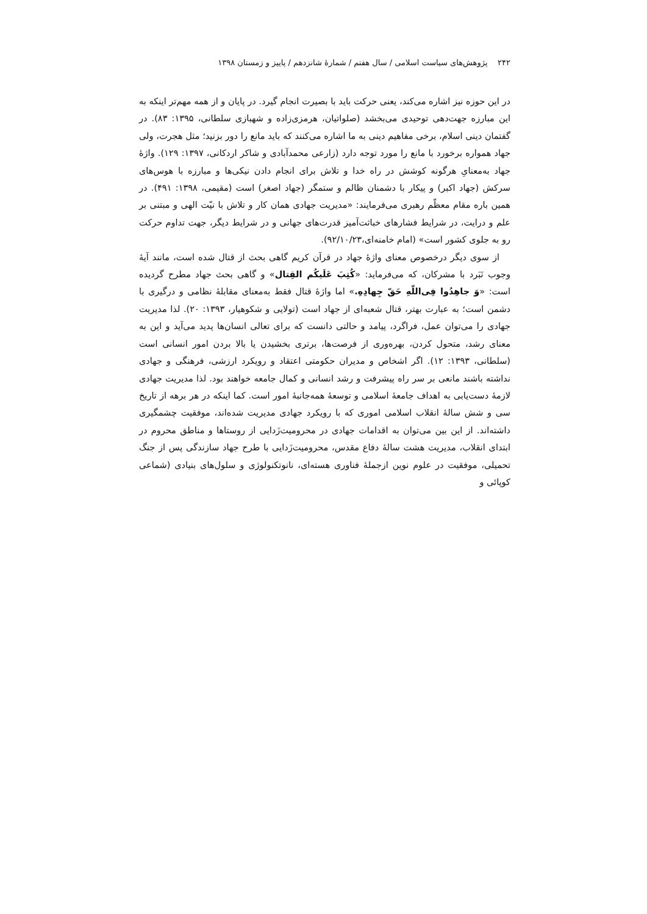۲۴۲ پژوهش‌های سیاست اسلامی / سال هفتم / شمارۀ شانزدهم / پاییز و زمستان ۱۳۹۸
در این حوزه نیز اشاره می‌کند، یعنی حرکت باید با بصیرت انجام گیرد. در پایان و از همه مهم‌تر اینکه به این مبارزه جهت‌دهی توحیدی می‌بخشد (صلواتیان، هرمزی‌زاده و شهبازی سلطانی، ۱۳۹۵: ۸۳). در گفتمان دینی اسلام، برخی مفاهیم دینی به ما اشاره می‌کنند که باید مانع را دور بزنید؛ مثل هجرت، ولی جهاد همواره برخورد با مانع را مورد توجه دارد (زارعی محمدآبادی و شاکر اردکانی، ۱۳۹۷: ۱۲۹). واژۀ جهاد به‌معنایِ هرگونه کوشش در راه خدا و تلاش برای انجام دادن نیکی‌ها و مبارزه با هوس‌های سرکش (جهاد اکبر) و پیکار با دشمنان ظالم و ستمگر (جهاد اصغر) است (مقیمی، ۱۳۹۸: ۴۹۱). در همین باره مقام معظّم رهبری می‌فرمایند: «مدیریت جهادی همان کار و تلاش با نیّت الهی و مبتنی بر علم و درایت، در شرایط فشارهای خباثت‌آمیز قدرت‌های جهانی و در شرایط دیگر، جهت تداوم حرکت رو به جلوی کشور است» (امام خامنه‌ای،۹۲/۱۰/۲۳).
از سوی دیگر درخصوص معنای واژۀ جهاد در قرآن کریم گاهی بحث از قتال شده است، مانند آیۀ وجوب نَبَرد با مشرکان، که می‌فرماید: «کُتِبَ عَلَیکُم القِتال» و گاهی بحث جهاد مطرح گردیده است: «وَ جاهِدُوا فِی‌اللّهِ حَقّ جِهادِهِ.» اما واژۀ قتال فقط به‌معنای مقابلۀ نظامی و درگیری با دشمن است؛ به عبارت بهتر، قتال شعبه‌ای از جهاد است (تولایی و شکوهیار، ۱۳۹۳: ۲۰). لذا مدیریت جهادی را می‌توان عمل، فراگرد، پیامد و حالتی دانست که برای تعالی انسان‌ها پدید می‌آید و این به معنای رشد، متحول کردن، بهره‌وری از فرصت‌ها، برتری بخشیدن یا بالا بردن امور انسانی است (سلطانی، ۱۳۹۳: ۱۲). اگر اشخاص و مدیران حکومتی اعتقاد و رویکرد ارزشی، فرهنگی و جهادی نداشته باشند مانعی بر سر راه پیشرفت و رشد انسانی و کمال جامعه خواهند بود. لذا مدیریت جهادی لازمۀ دست‌یابی به اهداف جامعۀ اسلامی و توسعۀ همه‌جانبۀ امور است. کما اینکه در هر برهه از تاریخ سی و شش سالۀ انقلاب اسلامی اموری که با رویکرد جهادی مدیریت شده‌اند، موفقیت چشمگیری داشته‌اند. از این بین می‌توان به اقدامات جهادی در محرومیت‌زَدایی از روستاها و مناطق محروم در ابتدای انقلاب، مدیریت هشت سالۀ دفاع مقدس، محرومیت‌زَدایی با طرح جهاد سازندگی پس از جنگ تحمیلی، موفقیت در علوم نوین ازجملۀ فناوری هسته‌ای، نانوتکنولوژی و سلول‌های بنیادی (شماعی کوپائی و